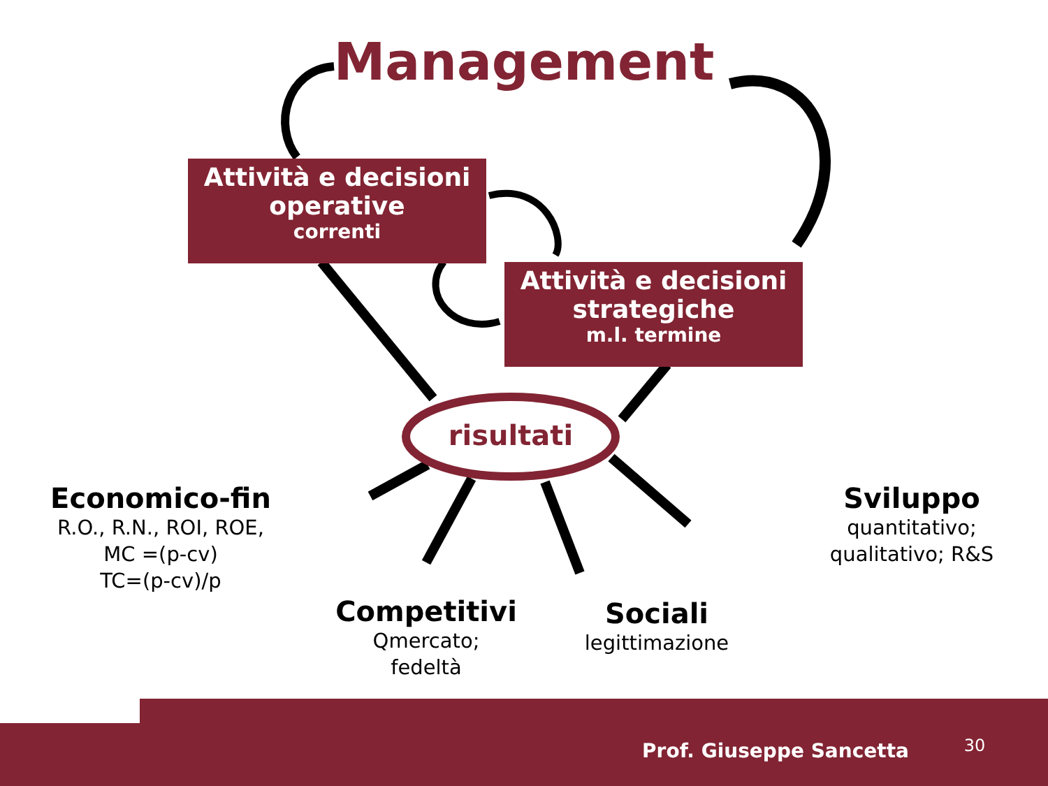Management
Attività e decisioni
operative
correnti
Attività e decisioni
strategiche
m.l. termine
risultati
Economico-fin
R.O., R.N., ROI, ROE,
MC =(p-cv)
TC=(p-cv)/p
Sviluppo
quantitativo;
qualitativo; R&S
Competitivi
Qmercato;
fedeltà
Sociali
legittimazione
Prof. Giuseppe Sancetta 30